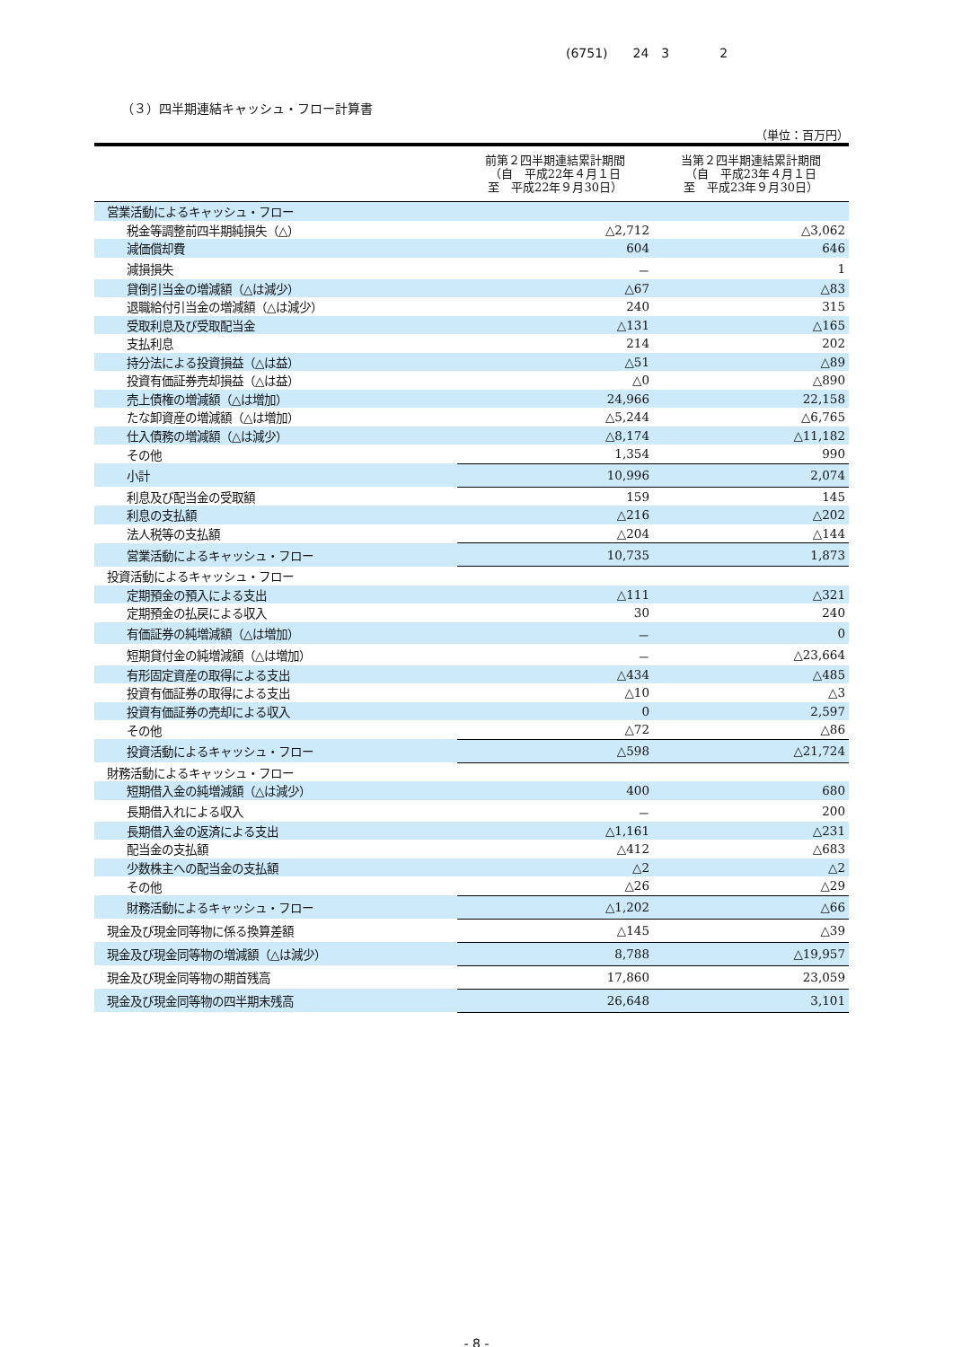(6751)　　24　3　　　　2
（３）四半期連結キャッシュ・フロー計算書
（単位：百万円）
| | 前第２四半期連結累計期間 （自 平成22年４月１日 至 平成22年９月30日） | 当第２四半期連結累計期間 （自 平成23年４月１日 至 平成23年９月30日） |
| --- | --- | --- |
| 営業活動によるキャッシュ・フロー | | |
| 税金等調整前四半期純損失（△） | △2,712 | △3,062 |
| 減価償却費 | 604 | 646 |
| 減損損失 | － | 1 |
| 貸倒引当金の増減額（△は減少） | △67 | △83 |
| 退職給付引当金の増減額（△は減少） | 240 | 315 |
| 受取利息及び受取配当金 | △131 | △165 |
| 支払利息 | 214 | 202 |
| 持分法による投資損益（△は益） | △51 | △89 |
| 投資有価証券売却損益（△は益） | △0 | △890 |
| 売上債権の増減額（△は増加） | 24,966 | 22,158 |
| たな卸資産の増減額（△は増加） | △5,244 | △6,765 |
| 仕入債務の増減額（△は減少） | △8,174 | △11,182 |
| その他 | 1,354 | 990 |
| 小計 | 10,996 | 2,074 |
| 利息及び配当金の受取額 | 159 | 145 |
| 利息の支払額 | △216 | △202 |
| 法人税等の支払額 | △204 | △144 |
| 営業活動によるキャッシュ・フロー | 10,735 | 1,873 |
| 投資活動によるキャッシュ・フロー | | |
| 定期預金の預入による支出 | △111 | △321 |
| 定期預金の払戻による収入 | 30 | 240 |
| 有価証券の純増減額（△は増加） | － | 0 |
| 短期貸付金の純増減額（△は増加） | － | △23,664 |
| 有形固定資産の取得による支出 | △434 | △485 |
| 投資有価証券の取得による支出 | △10 | △3 |
| 投資有価証券の売却による収入 | 0 | 2,597 |
| その他 | △72 | △86 |
| 投資活動によるキャッシュ・フロー | △598 | △21,724 |
| 財務活動によるキャッシュ・フロー | | |
| 短期借入金の純増減額（△は減少） | 400 | 680 |
| 長期借入れによる収入 | － | 200 |
| 長期借入金の返済による支出 | △1,161 | △231 |
| 配当金の支払額 | △412 | △683 |
| 少数株主への配当金の支払額 | △2 | △2 |
| その他 | △26 | △29 |
| 財務活動によるキャッシュ・フロー | △1,202 | △66 |
| 現金及び現金同等物に係る換算差額 | △145 | △39 |
| 現金及び現金同等物の増減額（△は減少） | 8,788 | △19,957 |
| 現金及び現金同等物の期首残高 | 17,860 | 23,059 |
| 現金及び現金同等物の四半期末残高 | 26,648 | 3,101 |
- 8 -